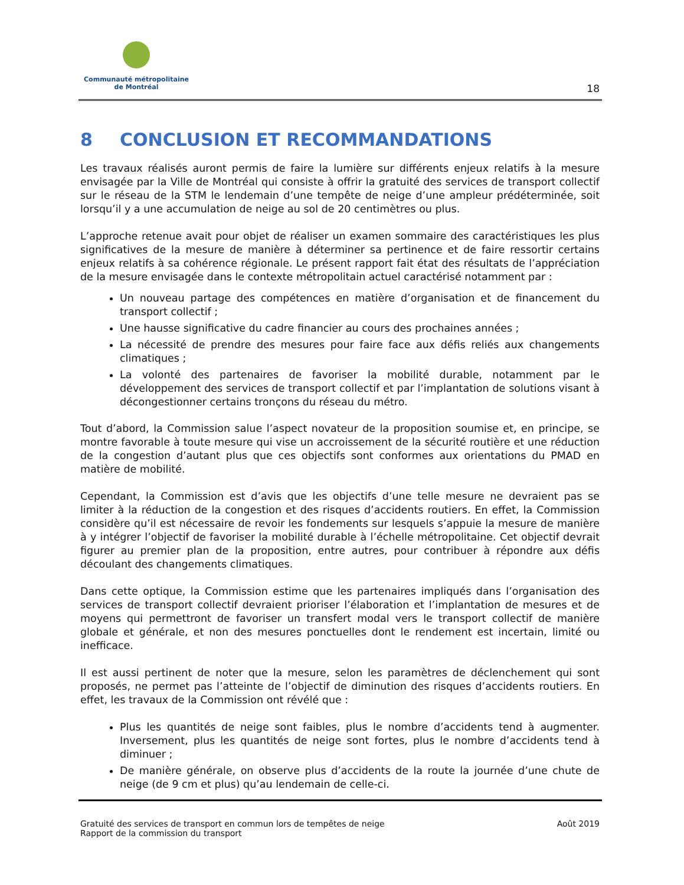Communauté métropolitaine
de Montréal
18
8 CONCLUSION ET RECOMMANDATIONS
Les travaux réalisés auront permis de faire la lumière sur différents enjeux relatifs à la mesure envisagée par la Ville de Montréal qui consiste à offrir la gratuité des services de transport collectif sur le réseau de la STM le lendemain d’une tempête de neige d’une ampleur prédéterminée, soit lorsqu’il y a une accumulation de neige au sol de 20 centimètres ou plus.
L’approche retenue avait pour objet de réaliser un examen sommaire des caractéristiques les plus significatives de la mesure de manière à déterminer sa pertinence et de faire ressortir certains enjeux relatifs à sa cohérence régionale. Le présent rapport fait état des résultats de l’appréciation de la mesure envisagée dans le contexte métropolitain actuel caractérisé notamment par :
Un nouveau partage des compétences en matière d’organisation et de financement du transport collectif ;
Une hausse significative du cadre financier au cours des prochaines années ;
La nécessité de prendre des mesures pour faire face aux défis reliés aux changements climatiques ;
La volonté des partenaires de favoriser la mobilité durable, notamment par le développement des services de transport collectif et par l’implantation de solutions visant à décongestionner certains tronçons du réseau du métro.
Tout d’abord, la Commission salue l’aspect novateur de la proposition soumise et, en principe, se montre favorable à toute mesure qui vise un accroissement de la sécurité routière et une réduction de la congestion d’autant plus que ces objectifs sont conformes aux orientations du PMAD en matière de mobilité.
Cependant, la Commission est d’avis que les objectifs d’une telle mesure ne devraient pas se limiter à la réduction de la congestion et des risques d’accidents routiers. En effet, la Commission considère qu’il est nécessaire de revoir les fondements sur lesquels s’appuie la mesure de manière à y intégrer l’objectif de favoriser la mobilité durable à l’échelle métropolitaine. Cet objectif devrait figurer au premier plan de la proposition, entre autres, pour contribuer à répondre aux défis découlant des changements climatiques.
Dans cette optique, la Commission estime que les partenaires impliqués dans l’organisation des services de transport collectif devraient prioriser l’élaboration et l’implantation de mesures et de moyens qui permettront de favoriser un transfert modal vers le transport collectif de manière globale et générale, et non des mesures ponctuelles dont le rendement est incertain, limité ou inefficace.
Il est aussi pertinent de noter que la mesure, selon les paramètres de déclenchement qui sont proposés, ne permet pas l’atteinte de l’objectif de diminution des risques d’accidents routiers. En effet, les travaux de la Commission ont révélé que :
Plus les quantités de neige sont faibles, plus le nombre d’accidents tend à augmenter. Inversement, plus les quantités de neige sont fortes, plus le nombre d’accidents tend à diminuer ;
De manière générale, on observe plus d’accidents de la route la journée d’une chute de neige (de 9 cm et plus) qu’au lendemain de celle-ci.
Gratuité des services de transport en commun lors de tempêtes de neige
Rapport de la commission du transport
Août 2019